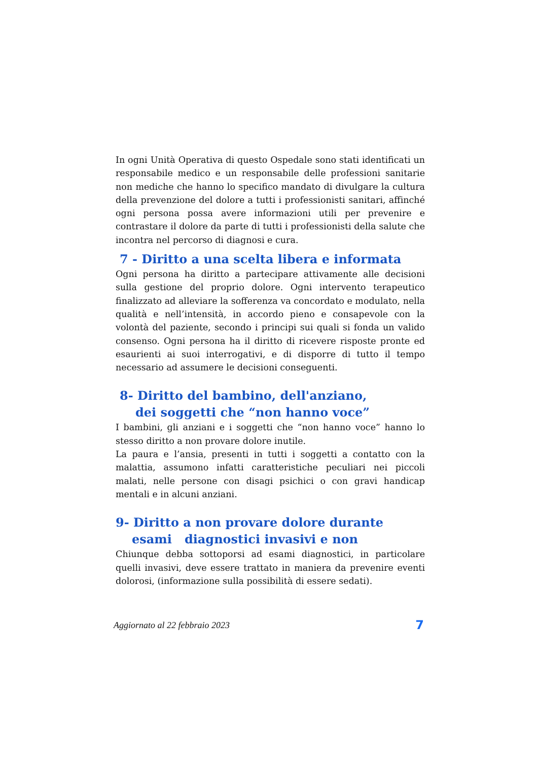In ogni Unità Operativa di questo Ospedale sono stati identificati un responsabile medico e un responsabile delle professioni sanitarie non mediche che hanno lo specifico mandato di divulgare la cultura della prevenzione del dolore a tutti i professionisti sanitari, affinché ogni persona possa avere informazioni utili per prevenire e contrastare il dolore da parte di tutti i professionisti della salute che incontra nel percorso di diagnosi e cura.
7 - Diritto a una scelta libera e informata
Ogni persona ha diritto a partecipare attivamente alle decisioni sulla gestione del proprio dolore. Ogni intervento terapeutico finalizzato ad alleviare la sofferenza va concordato e modulato, nella qualità e nell’intensità, in accordo pieno e consapevole con la volontà del paziente, secondo i principi sui quali si fonda un valido consenso. Ogni persona ha il diritto di ricevere risposte pronte ed esaurienti ai suoi interrogativi, e di disporre di tutto il tempo necessario ad assumere le decisioni conseguenti.
8- Diritto del bambino, dell'anziano,
dei soggetti che “non hanno voce”
I bambini, gli anziani e i soggetti che “non hanno voce” hanno lo stesso diritto a non provare dolore inutile.
La paura e l’ansia, presenti in tutti i soggetti a contatto con la malattia, assumono infatti caratteristiche peculiari nei piccoli malati, nelle persone con disagi psichici o con gravi handicap mentali e in alcuni anziani.
9- Diritto a non provare dolore durante
esami diagnostici invasivi e non
Chiunque debba sottoporsi ad esami diagnostici, in particolare quelli invasivi, deve essere trattato in maniera da prevenire eventi dolorosi, (informazione sulla possibilità di essere sedati).
Aggiornato al 22 febbraio 2023 7